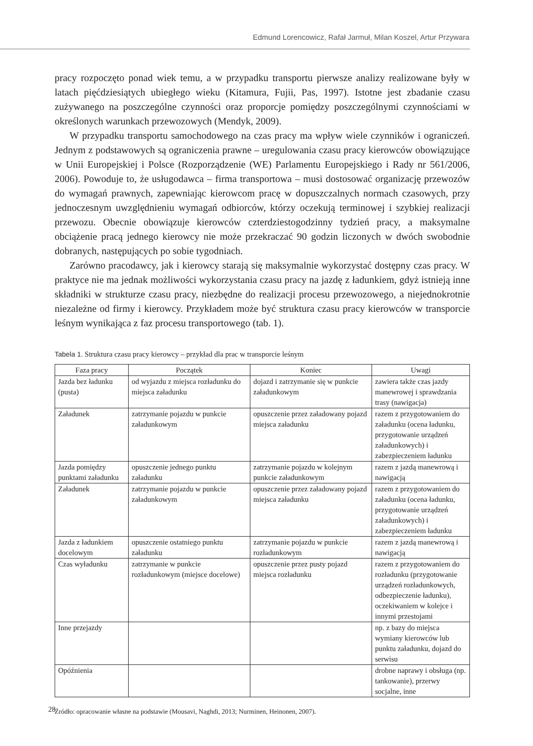Edmund Lorencowicz, Rafał Jarmuł, Milan Koszel, Artur Przywara
pracy rozpoczęto ponad wiek temu, a w przypadku transportu pierwsze analizy realizowane były w latach pięćdziesiątych ubiegłego wieku (Kitamura, Fujii, Pas, 1997). Istotne jest zbadanie czasu zużywanego na poszczególne czynności oraz proporcje pomiędzy poszczególnymi czynnościami w określonych warunkach przewozowych (Mendyk, 2009).
W przypadku transportu samochodowego na czas pracy ma wpływ wiele czynników i ograniczeń. Jednym z podstawowych są ograniczenia prawne – uregulowania czasu pracy kierowców obowiązujące w Unii Europejskiej i Polsce (Rozporządzenie (WE) Parlamentu Europejskiego i Rady nr 561/2006, 2006). Powoduje to, że usługodawca – firma transportowa – musi dostosować organizację przewozów do wymagań prawnych, zapewniając kierowcom pracę w dopuszczalnych normach czasowych, przy jednoczesnym uwzględnieniu wymagań odbiorców, którzy oczekują terminowej i szybkiej realizacji przewozu. Obecnie obowiązuje kierowców czterdziestogodzinny tydzień pracy, a maksymalne obciążenie pracą jednego kierowcy nie może przekraczać 90 godzin liczonych w dwóch swobodnie dobranych, następujących po sobie tygodniach.
Zarówno pracodawcy, jak i kierowcy starają się maksymalnie wykorzystać dostępny czas pracy. W praktyce nie ma jednak możliwości wykorzystania czasu pracy na jazdę z ładunkiem, gdyż istnieją inne składniki w strukturze czasu pracy, niezbędne do realizacji procesu przewozowego, a niejednokrotnie niezależne od firmy i kierowcy. Przykładem może być struktura czasu pracy kierowców w transporcie leśnym wynikająca z faz procesu transportowego (tab. 1).
Tabela 1. Struktura czasu pracy kierowcy – przykład dla prac w transporcie leśnym
| Faza pracy | Początek | Koniec | Uwagi |
| --- | --- | --- | --- |
| Jazda bez ładunku (pusta) | od wyjazdu z miejsca rozładunku do miejsca załadunku | dojazd i zatrzymanie się w punkcie załadunkowym | zawiera także czas jazdy manewrowej i sprawdzania trasy (nawigacja) |
| Załadunek | zatrzymanie pojazdu w punkcie załadunkowym | opuszczenie przez załadowany pojazd miejsca załadunku | razem z przygotowaniem do załadunku (ocena ładunku, przygotowanie urządzeń załadunkowych) i zabezpieczeniem ładunku |
| Jazda pomiędzy punktami załadunku | opuszczenie jednego punktu załadunku | zatrzymanie pojazdu w kolejnym punkcie załadunkowym | razem z jazdą manewrową i nawigacją |
| Załadunek | zatrzymanie pojazdu w punkcie załadunkowym | opuszczenie przez załadowany pojazd miejsca załadunku | razem z przygotowaniem do załadunku (ocena ładunku, przygotowanie urządzeń załadunkowych) i zabezpieczeniem ładunku |
| Jazda z ładunkiem docelowym | opuszczenie ostatniego punktu załadunku | zatrzymanie pojazdu w punkcie rozładunkowym | razem z jazdą manewrową i nawigacją |
| Czas wyładunku | zatrzymanie w punkcie rozładunkowym (miejsce docelowe) | opuszczenie przez pusty pojazd miejsca rozładunku | razem z przygotowaniem do rozładunku (przygotowanie urządzeń rozładunkowych, odbezpieczenie ładunku), oczekiwaniem w kolejce i innymi przestojami |
| Inne przejazdy | | | np. z bazy do miejsca wymiany kierowców lub punktu załadunku, dojazd do serwisu |
| Opóźnienia | | | drobne naprawy i obsługa (np. tankowanie), przerwy socjalne, inne |
Źródło: opracowanie własne na podstawie (Mousavi, Naghdi, 2013; Nurminen, Heinonen, 2007).
28